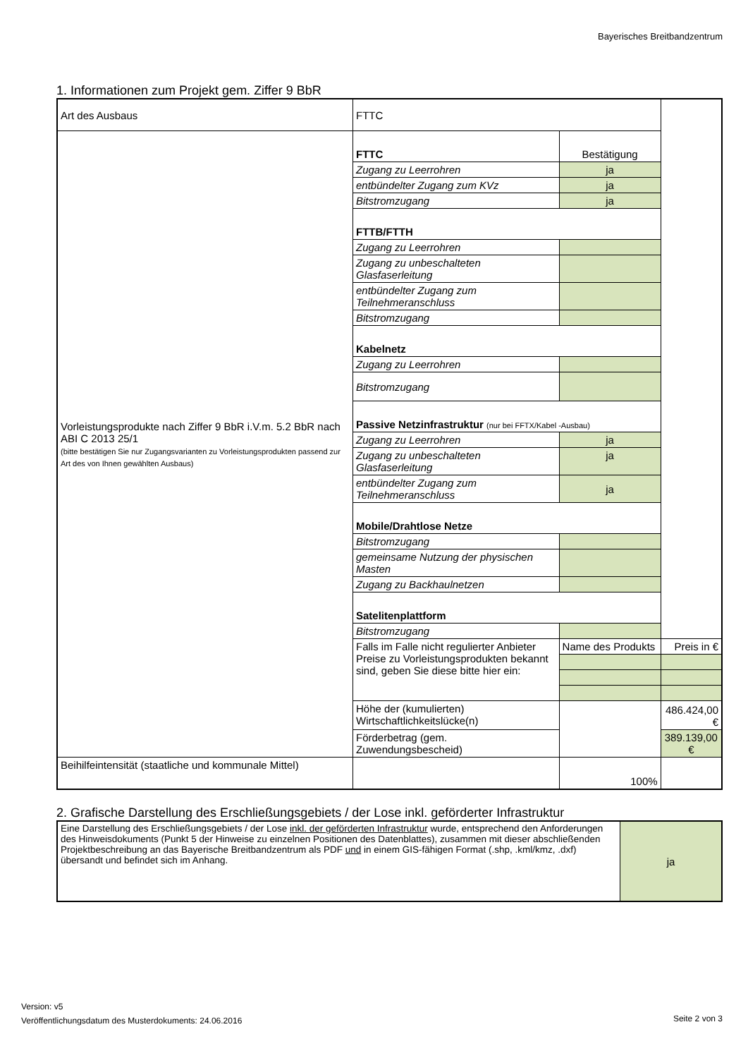Bayerisches Breitbandzentrum
1. Informationen zum Projekt gem. Ziffer 9 BbR
| Art des Ausbaus | FTTC | | |
| Vorleistungsprodukte nach Ziffer 9 BbR i.V.m. 5.2 BbR nach ABI C 2013 25/1 (bitte bestätigen Sie nur Zugangsvarianten zu Vorleistungsprodukten passend zur Art des von Ihnen gewählten Ausbaus) | FTTC | Bestätigung | |
| | Zugang zu Leerrohren | ja | |
| | entbündelter Zugang zum KVz | ja | |
| | Bitstromzugang | ja | |
| | FTTB/FTTH | | |
| | Zugang zu Leerrohren | | |
| | Zugang zu unbeschalteten Glasfaserleitung | | |
| | entbündelter Zugang zum Teilnehmeranschluss | | |
| | Bitstromzugang | | |
| | Kabelnetz | | |
| | Zugang zu Leerrohren | | |
| | Bitstromzugang | | |
| | Passive Netzinfrastruktur (nur bei FFTX/Kabel -Ausbau) | | |
| | Zugang zu Leerrohren | ja | |
| | Zugang zu unbeschalteten Glasfaserleitung | ja | |
| | entbündelter Zugang zum Teilnehmeranschluss | ja | |
| | Mobile/Drahtlose Netze | | |
| | Bitstromzugang | | |
| | gemeinsame Nutzung der physischen Masten | | |
| | Zugang zu Backhaulnetzen | | |
| | Satelitenplattform | | |
| | Bitstromzugang | | |
| | Falls im Falle nicht regulierter Anbieter Preise zu Vorleistungsprodukten bekannt sind, geben Sie diese bitte hier ein: | Name des Produkts | Preis in € |
| | Höhe der (kumulierten) Wirtschaftlichkeitslücke(n) | | 486.424,00 € |
| | Förderbetrag (gem. Zuwendungsbescheid) | | 389.139,00 € |
| Beihilfeintensität (staatliche und kommunale Mittel) | | 100% | |
2. Grafische Darstellung des Erschließungsgebiets / der Lose inkl. geförderter Infrastruktur
| Eine Darstellung des Erschließungsgebiets / der Lose inkl. der geförderten Infrastruktur wurde, entsprechend den Anforderungen des Hinweisdokuments (Punkt 5 der Hinweise zu einzelnen Positionen des Datenblattes), zusammen mit dieser abschließenden Projektbeschreibung an das Bayerische Breitbandzentrum als PDF und in einem GIS-fähigen Format (.shp, .kml/kmz, .dxf) übersandt und befindet sich im Anhang. | ja |
Version: v5
Veröffentlichungsdatum des Musterdokuments: 24.06.2016
Seite 2 von 3